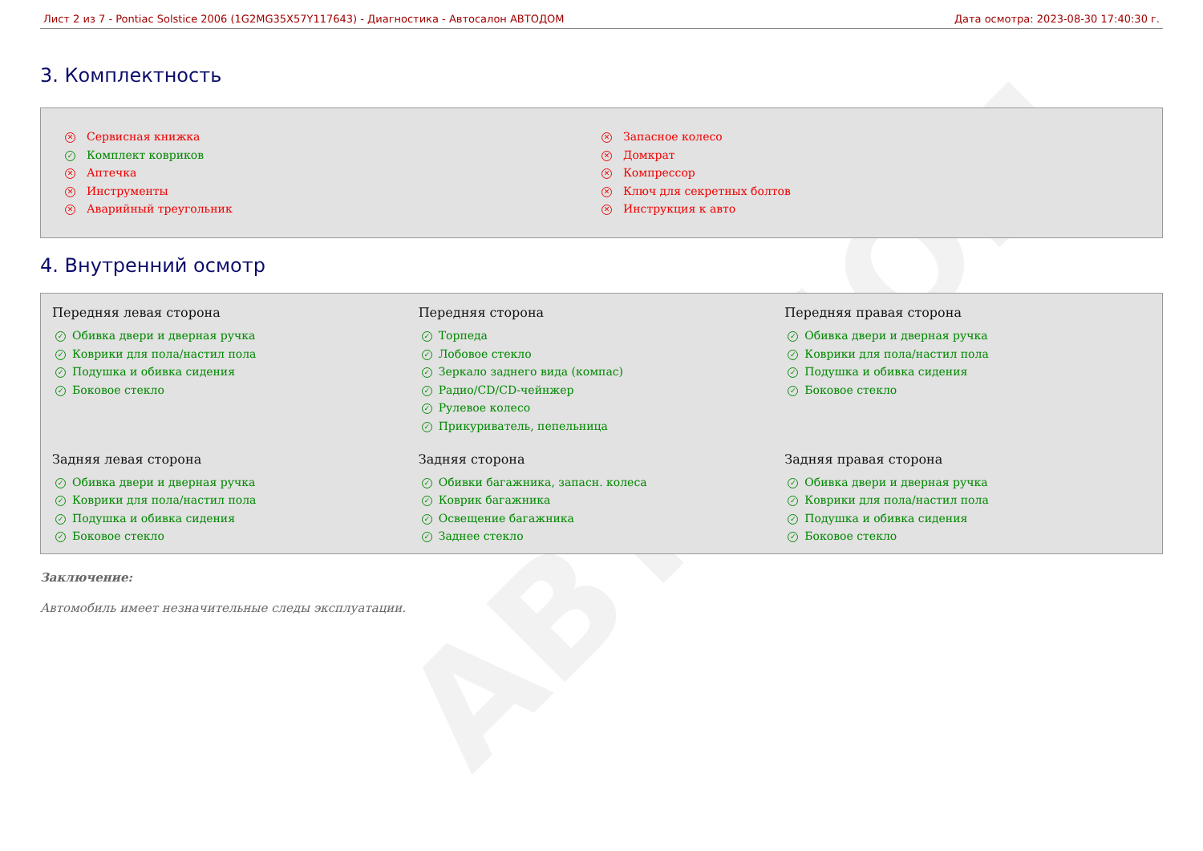АВТОДОМ
Лист 2 из 7 - Pontiac Solstice 2006 (1G2MG35X57Y117643) - Диагностика - Автосалон АВТОДОМ Дата осмотра: 2023-08-30 17:40:30 г.
3. Комплектность
✕ Сервисная книжка
✓ Комплект ковриков
✕ Аптечка
✕ Инструменты
✕ Аварийный треугольник
✕ Запасное колесо
✕ Домкрат
✕ Компрессор
✕ Ключ для секретных болтов
✕ Инструкция к авто
4. Внутренний осмотр
Передняя левая сторона
✓ Обивка двери и дверная ручка
✓ Коврики для пола/настил пола
✓ Подушка и обивка сидения
✓ Боковое стекло
Передняя сторона
✓ Торпеда
✓ Лобовое стекло
✓ Зеркало заднего вида (компас)
✓ Радио/CD/CD-чейнжер
✓ Рулевое колесо
✓ Прикуриватель, пепельница
Передняя правая сторона
✓ Обивка двери и дверная ручка
✓ Коврики для пола/настил пола
✓ Подушка и обивка сидения
✓ Боковое стекло
Задняя левая сторона
✓ Обивка двери и дверная ручка
✓ Коврики для пола/настил пола
✓ Подушка и обивка сидения
✓ Боковое стекло
Задняя сторона
✓ Обивки багажника, запасн. колеса
✓ Коврик багажника
✓ Освещение багажника
✓ Заднее стекло
Задняя правая сторона
✓ Обивка двери и дверная ручка
✓ Коврики для пола/настил пола
✓ Подушка и обивка сидения
✓ Боковое стекло
Заключение:
Автомобиль имеет незначительные следы эксплуатации.